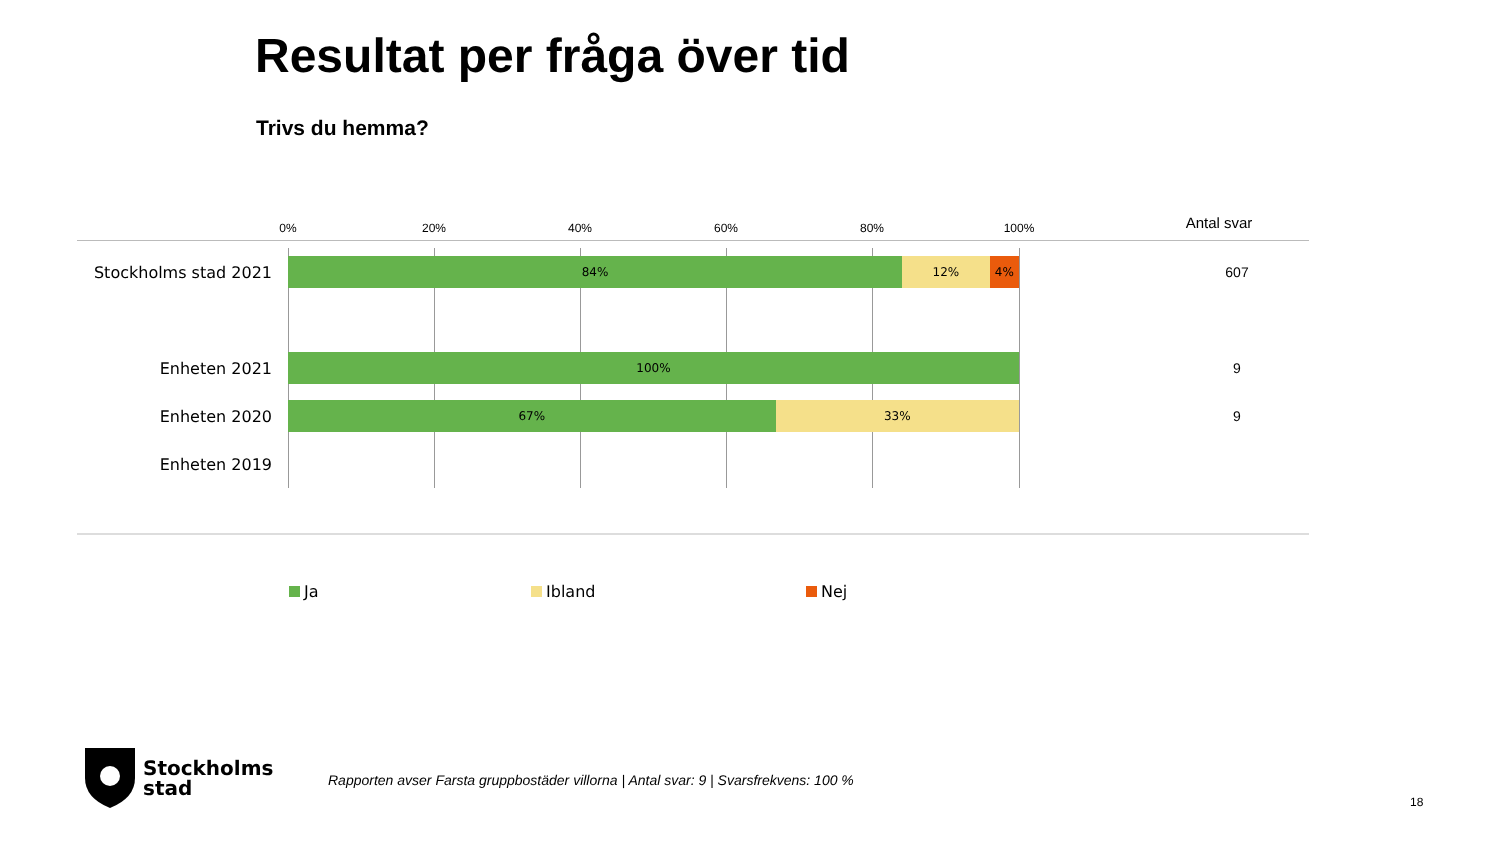Resultat per fråga över tid
Trivs du hemma?
0% 20% 40% 60% 80% 100% Antal svar
Stockholms stad 2021
84% 12% 4% 607
Enheten 2021
100% 9
Enheten 2020
67% 33% 9
Enheten 2019
Ja Ibland Nej
Stockholms
stad
Rapporten avser Farsta gruppbostäder villorna | Antal svar: 9 | Svarsfrekvens: 100 %
18